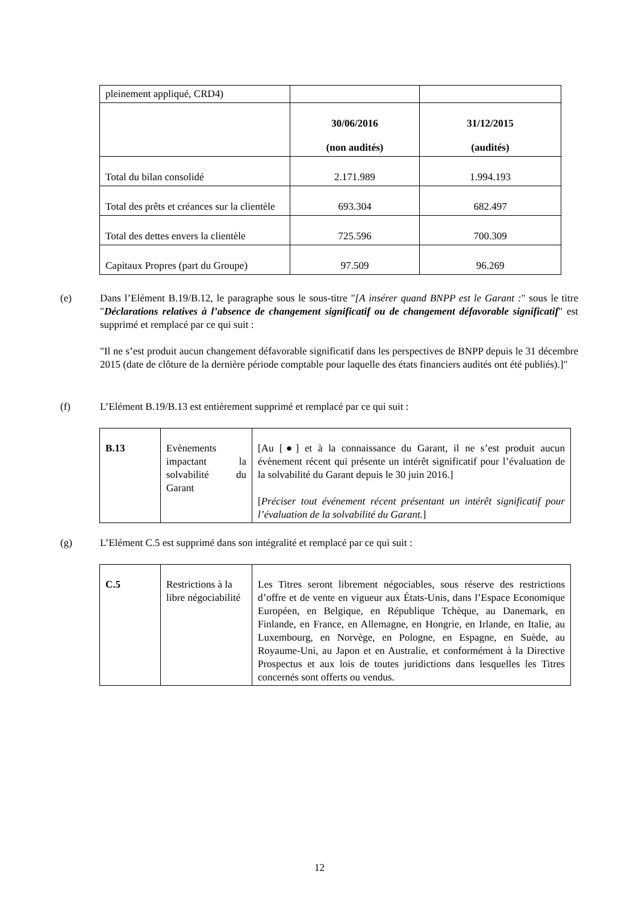| pleinement appliqué, CRD4) | | |
| | 30/06/2016 (non audités) | 31/12/2015 (audités) |
| Total du bilan consolidé | 2.171.989 | 1.994.193 |
| Total des prêts et créances sur la clientèle | 693.304 | 682.497 |
| Total des dettes envers la clientèle | 725.596 | 700.309 |
| Capitaux Propres (part du Groupe) | 97.509 | 96.269 |
(e)
Dans l’Elément B.19/B.12, le paragraphe sous le sous-titre "[A insérer quand BNPP est le Garant :" sous le titre "Déclarations relatives à l’absence de changement significatif ou de changement défavorable significatif" est supprimé et remplacé par ce qui suit :
"Il ne s’est produit aucun changement défavorable significatif dans les perspectives de BNPP depuis le 31 décembre 2015 (date de clôture de la dernière période comptable pour laquelle des états financiers audités ont été publiés).]"
(f)
L’Elément B.19/B.13 est entièrement supprimé et remplacé par ce qui suit :
| B.13 | Evènements impactant la solvabilité du Garant | [Au [●] et à la connaissance du Garant, il ne s’est produit aucun évènement récent qui présente un intérêt significatif pour l’évaluation de la solvabilité du Garant depuis le 30 juin 2016.] [ Préciser tout événement récent présentant un intérêt significatif pour l’évaluation de la solvabilité du Garant. ] |
(g)
L’Elément C.5 est supprimé dans son intégralité et remplacé par ce qui suit :
| C.5 | Restrictions à la libre négociabilité | Les Titres seront librement négociables, sous réserve des restrictions d’offre et de vente en vigueur aux États-Unis, dans l’Espace Economique Européen, en Belgique, en République Tchèque, au Danemark, en Finlande, en France, en Allemagne, en Hongrie, en Irlande, en Italie, au Luxembourg, en Norvège, en Pologne, en Espagne, en Suède, au Royaume-Uni, au Japon et en Australie, et conformément à la Directive Prospectus et aux lois de toutes juridictions dans lesquelles les Titres concernés sont offerts ou vendus. |
12